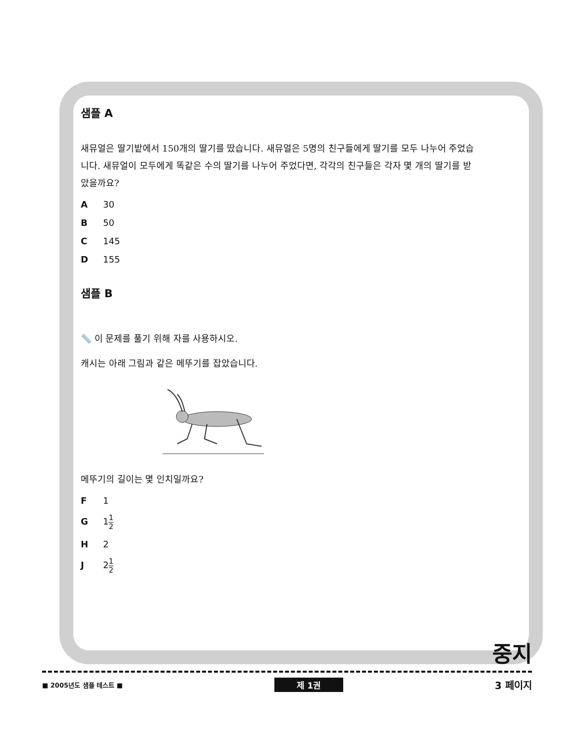샘플 A
새뮤얼은 딸기밭에서 150개의 딸기를 땄습니다. 새뮤얼은 5명의 친구들에게 딸기를 모두 나누어 주었습니다. 새뮤얼이 모두에게 똑같은 수의 딸기를 나누어 주었다면, 각각의 친구들은 각자 몇 개의 딸기를 받았을까요?
A 30
B 50
C 145
D 155
샘플 B
📏 이 문제를 풀기 위해 자를 사용하시오.
캐시는 아래 그림과 같은 메뚜기를 잡았습니다.
메뚜기의 길이는 몇 인치일까요?
F 1
G 11 2
H 2
J 21 2
중지
■ 2005년도 샘플 테스트 ■ 제 1권 3 페이지